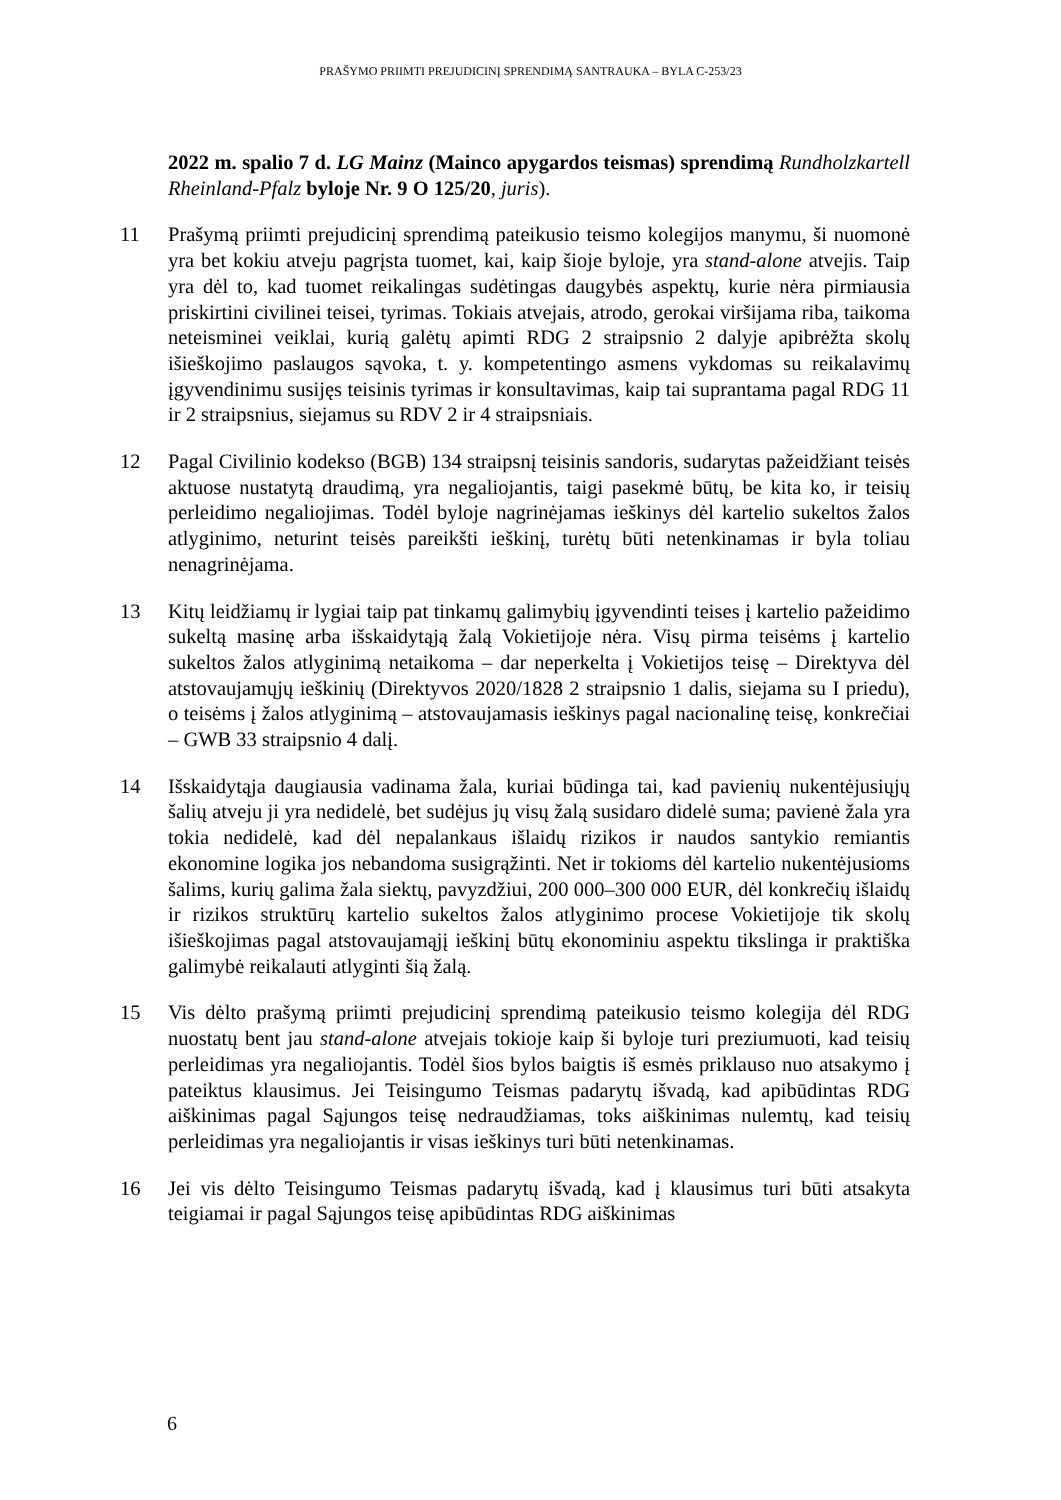PRAŠYMO PRIIMTI PREJUDICINĮ SPRENDIMĄ SANTRAUKA – BYLA C-253/23
2022 m. spalio 7 d. LG Mainz (Mainco apygardos teismas) sprendimą Rundholzkartell Rheinland-Pfalz byloje Nr. 9 O 125/20, juris).
11 Prašymą priimti prejudicinį sprendimą pateikusio teismo kolegijos manymu, ši nuomonė yra bet kokiu atveju pagrįsta tuomet, kai, kaip šioje byloje, yra stand-alone atvejis. Taip yra dėl to, kad tuomet reikalingas sudėtingas daugybės aspektų, kurie nėra pirmiausia priskirtini civilinei teisei, tyrimas. Tokiais atvejais, atrodo, gerokai viršijama riba, taikoma neteisminei veiklai, kurią galėtų apimti RDG 2 straipsnio 2 dalyje apibrėžta skolų išieškojimo paslaugos sąvoka, t. y. kompetentingo asmens vykdomas su reikalavimų įgyvendinimu susijęs teisinis tyrimas ir konsultavimas, kaip tai suprantama pagal RDG 11 ir 2 straipsnius, siejamus su RDV 2 ir 4 straipsniais.
12 Pagal Civilinio kodekso (BGB) 134 straipsnį teisinis sandoris, sudarytas pažeidžiant teisės aktuose nustatytą draudimą, yra negaliojantis, taigi pasekmė būtų, be kita ko, ir teisių perleidimo negaliojimas. Todėl byloje nagrinėjamas ieškinys dėl kartelio sukeltos žalos atlyginimo, neturint teisės pareikšti ieškinį, turėtų būti netenkinamas ir byla toliau nenagrinėjama.
13 Kitų leidžiamų ir lygiai taip pat tinkamų galimybių įgyvendinti teises į kartelio pažeidimo sukeltą masinę arba išskaidytąją žalą Vokietijoje nėra. Visų pirma teisėms į kartelio sukeltos žalos atlyginimą netaikoma – dar neperkelta į Vokietijos teisę – Direktyva dėl atstovaujamųjų ieškinių (Direktyvos 2020/1828 2 straipsnio 1 dalis, siejama su I priedu), o teisėms į žalos atlyginimą – atstovaujamasis ieškinys pagal nacionalinę teisę, konkrečiai – GWB 33 straipsnio 4 dalį.
14 Išskaidytąja daugiausia vadinama žala, kuriai būdinga tai, kad pavienių nukentėjusiųjų šalių atveju ji yra nedidelė, bet sudėjus jų visų žalą susidaro didelė suma; pavienė žala yra tokia nedidelė, kad dėl nepalankaus išlaidų rizikos ir naudos santykio remiantis ekonomine logika jos nebandoma susigrąžinti. Net ir tokioms dėl kartelio nukentėjusioms šalims, kurių galima žala siektų, pavyzdžiui, 200 000–300 000 EUR, dėl konkrečių išlaidų ir rizikos struktūrų kartelio sukeltos žalos atlyginimo procese Vokietijoje tik skolų išieškojimas pagal atstovaujamąjį ieškinį būtų ekonominiu aspektu tikslinga ir praktiška galimybė reikalauti atlyginti šią žalą.
15 Vis dėlto prašymą priimti prejudicinį sprendimą pateikusio teismo kolegija dėl RDG nuostatų bent jau stand-alone atvejais tokioje kaip ši byloje turi preziumuoti, kad teisių perleidimas yra negaliojantis. Todėl šios bylos baigtis iš esmės priklauso nuo atsakymo į pateiktus klausimus. Jei Teisingumo Teismas padarytų išvadą, kad apibūdintas RDG aiškinimas pagal Sąjungos teisę nedraudžiamas, toks aiškinimas nulemtų, kad teisių perleidimas yra negaliojantis ir visas ieškinys turi būti netenkinamas.
16 Jei vis dėlto Teisingumo Teismas padarytų išvadą, kad į klausimus turi būti atsakyta teigiamai ir pagal Sąjungos teisę apibūdintas RDG aiškinimas
6